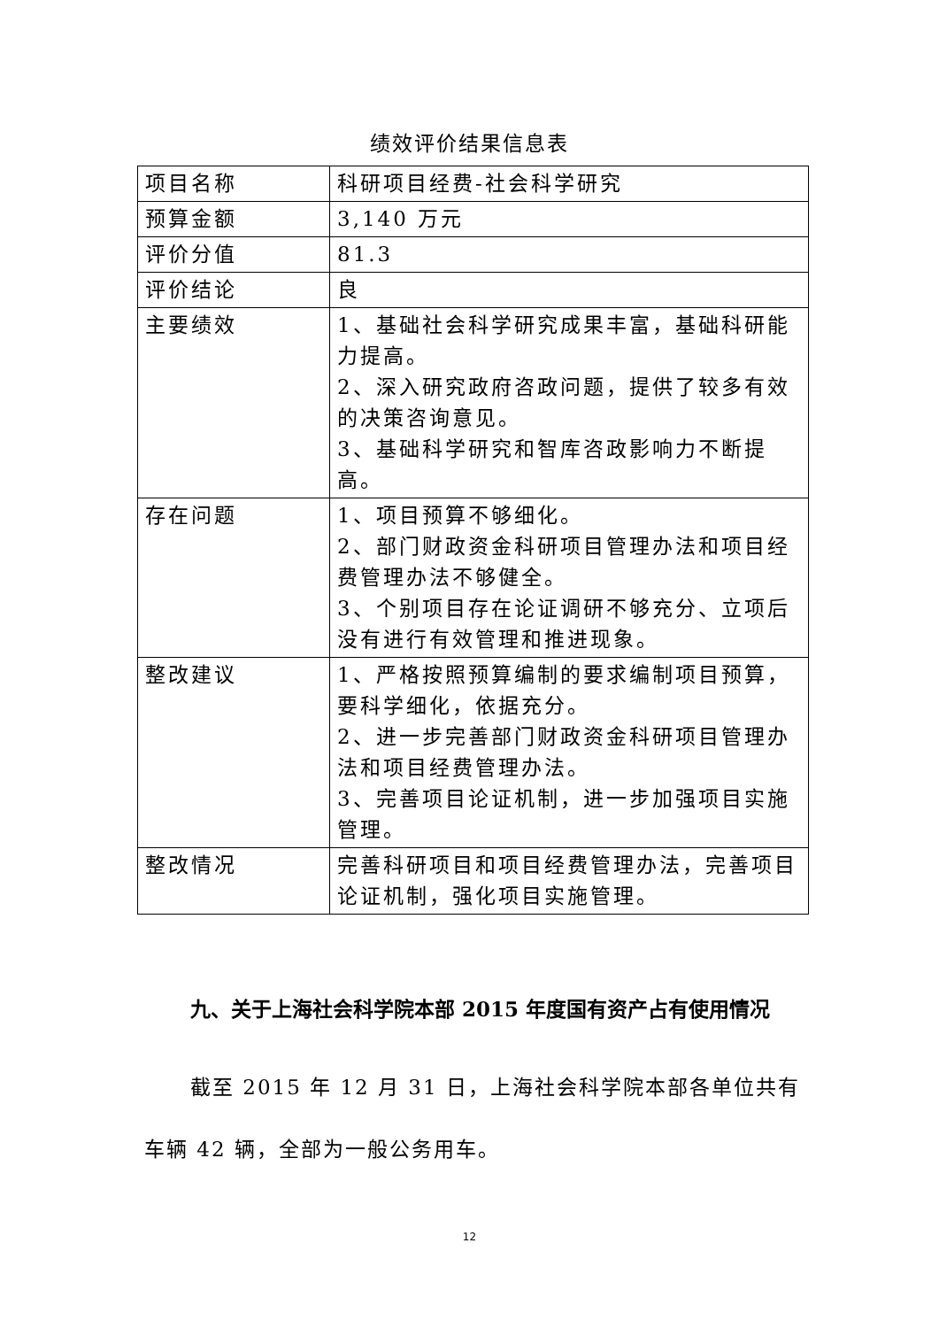绩效评价结果信息表
| 项目名称 | 科研项目经费-社会科学研究 |
| 预算金额 | 3,140 万元 |
| 评价分值 | 81.3 |
| 评价结论 | 良 |
| 主要绩效 | 1、基础社会科学研究成果丰富，基础科研能力提高。 2、深入研究政府咨政问题，提供了较多有效的决策咨询意见。 3、基础科学研究和智库咨政影响力不断提高。 |
| 存在问题 | 1、项目预算不够细化。 2、部门财政资金科研项目管理办法和项目经费管理办法不够健全。 3、个别项目存在论证调研不够充分、立项后没有进行有效管理和推进现象。 |
| 整改建议 | 1、严格按照预算编制的要求编制项目预算，要科学细化，依据充分。 2、进一步完善部门财政资金科研项目管理办法和项目经费管理办法。 3、完善项目论证机制，进一步加强项目实施管理。 |
| 整改情况 | 完善科研项目和项目经费管理办法，完善项目论证机制，强化项目实施管理。 |
九、关于上海社会科学院本部 2015 年度国有资产占有使用情况
截至 2015 年 12 月 31 日，上海社会科学院本部各单位共有车辆 42 辆，全部为一般公务用车。
12